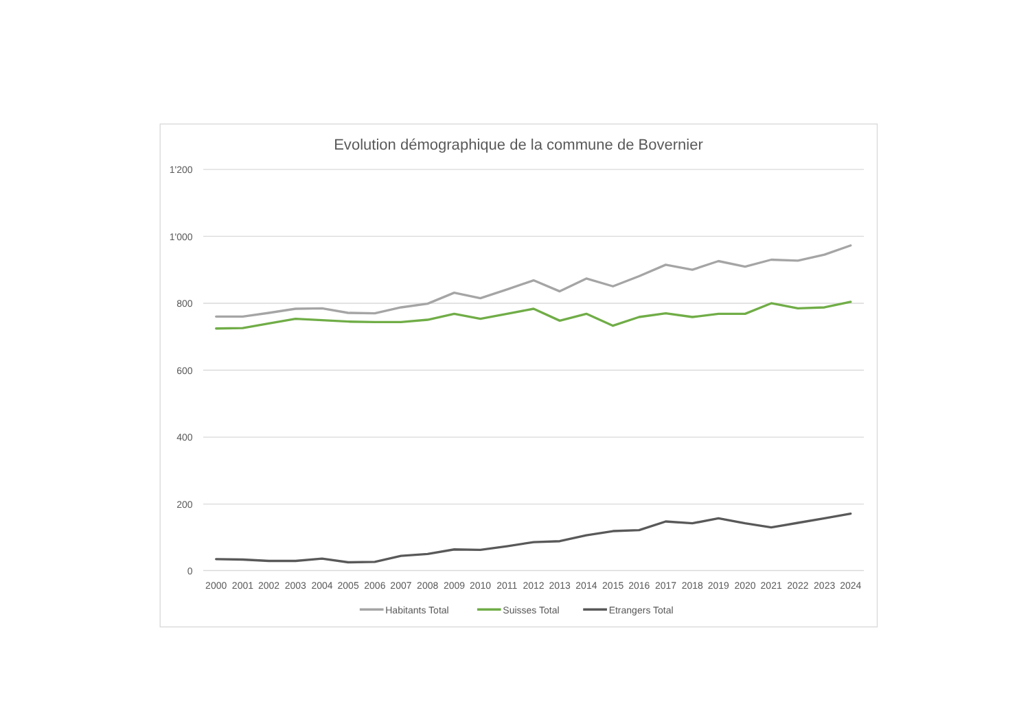Evolution démographique de la commune de Bovernier
1'200
1'000
800
600
400
200
0
2000
2001
2002
2003
2004
2005
2006
2007
2008
2009
2010
2011
2012
2013
2014
2015
2016
2017
2018
2019
2020
2021
2022
2023
2024
Habitants Total
Suisses Total
Etrangers Total